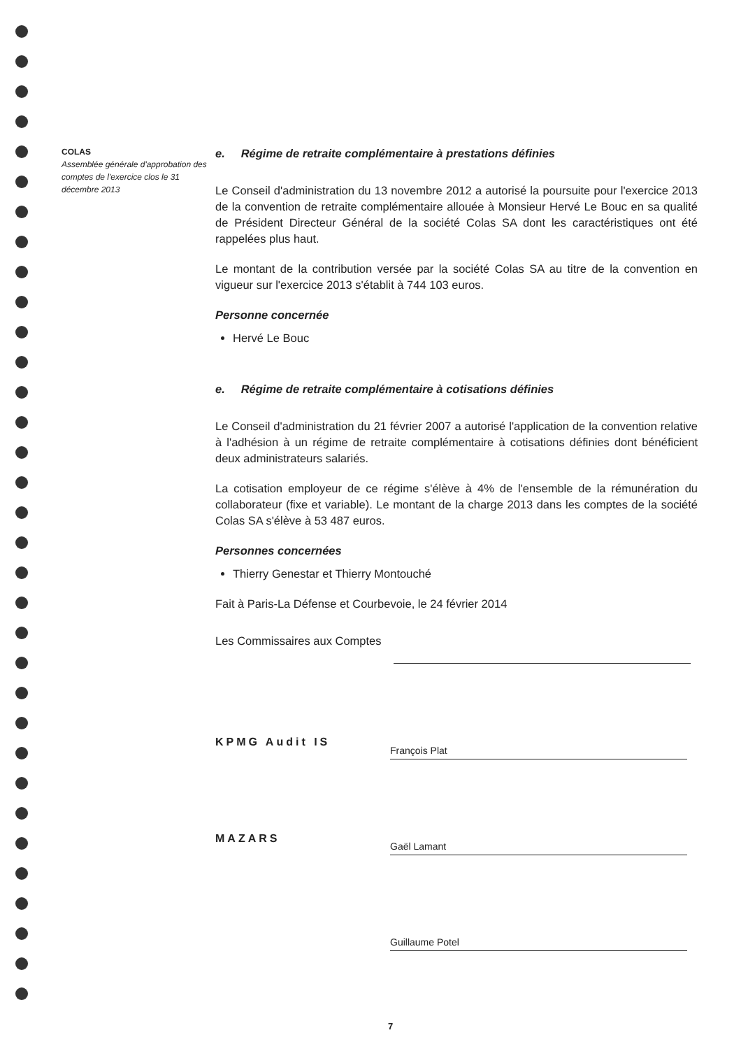COLAS
Assemblée générale d'approbation des comptes de l'exercice clos le 31 décembre 2013
e. Régime de retraite complémentaire à prestations définies
Le Conseil d'administration du 13 novembre 2012 a autorisé la poursuite pour l'exercice 2013 de la convention de retraite complémentaire allouée à Monsieur Hervé Le Bouc en sa qualité de Président Directeur Général de la société Colas SA dont les caractéristiques ont été rappelées plus haut.
Le montant de la contribution versée par la société Colas SA au titre de la convention en vigueur sur l'exercice 2013 s'établit à 744 103 euros.
Personne concernée
Hervé Le Bouc
e. Régime de retraite complémentaire à cotisations définies
Le Conseil d'administration du 21 février 2007 a autorisé l'application de la convention relative à l'adhésion à un régime de retraite complémentaire à cotisations définies dont bénéficient deux administrateurs salariés.
La cotisation employeur de ce régime s'élève à 4% de l'ensemble de la rémunération du collaborateur (fixe et variable). Le montant de la charge 2013 dans les comptes de la société Colas SA s'élève à 53 487 euros.
Personnes concernées
Thierry Genestar et Thierry Montouché
Fait à Paris-La Défense et Courbevoie, le 24 février 2014
Les Commissaires aux Comptes
KPMG Audit IS
MAZARS
François Plat
Gaël Lamant
Guillaume Potel
7